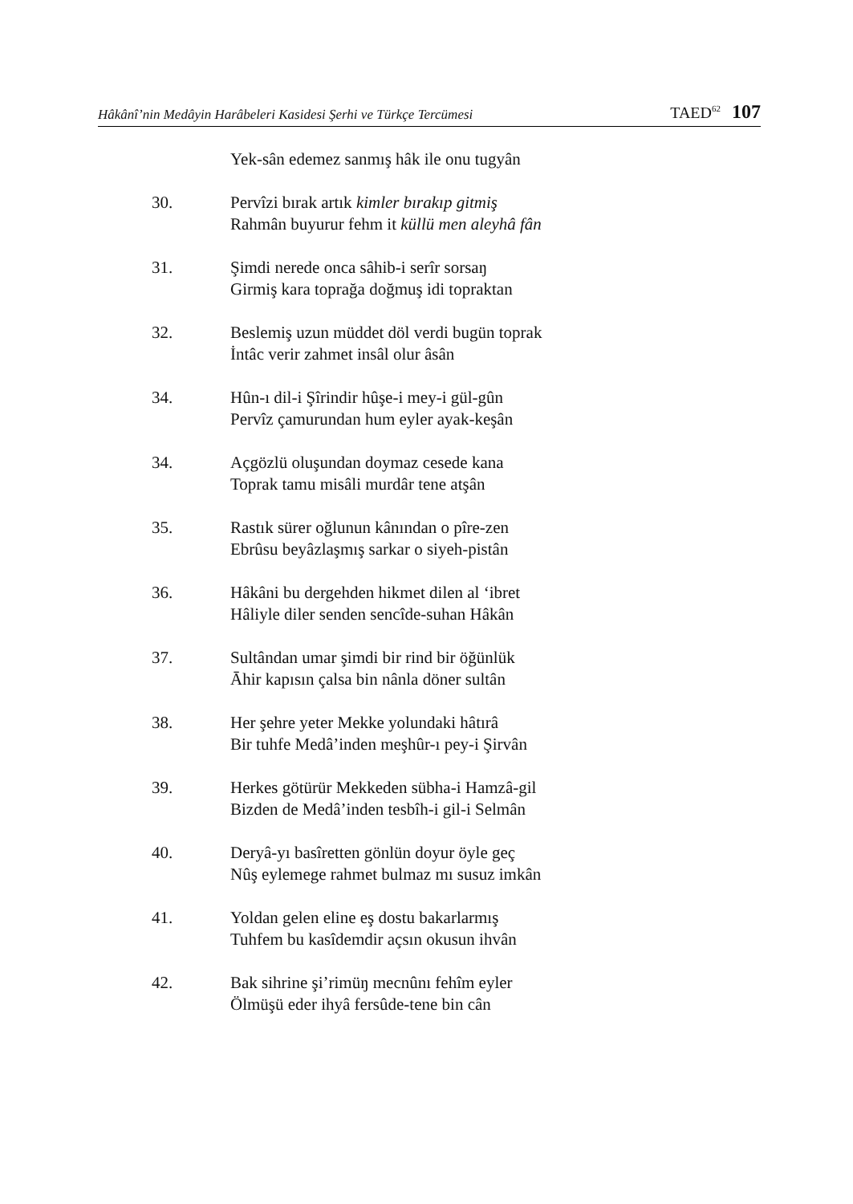Hâkânî’nin Medâyin Harâbeleri Kasidesi Şerhi ve Türkçe Tercümesi TAED<sup>62</sup> 107
Yek-sân edemez sanmış hâk ile onu tugyân
30. Pervîzi bırak artık kimler bırakıp gitmiş
Rahmân buyurur fehm it küllü men aleyhâ fân
31. Şimdi nerede onca sâhib-i serîr sorsaŋ
Girmiş kara toprağa doğmuş idi topraktan
32. Beslemiş uzun müddet döl verdi bugün toprak
İntâc verir zahmet insâl olur âsân
34. Hûn-ı dil-i Şîrindir hûşe-i mey-i gül-gûn
Pervîz çamurundan hum eyler ayak-keşân
34. Açgözlü oluşundan doymaz cesede kana
Toprak tamu misâli murdâr tene atşân
35. Rastık sürer oğlunun kânından o pîre-zen
Ebrûsu beyâzlaşmış sarkar o siyeh-pistân
36. Hâkâni bu dergehden hikmet dilen al ‘ibret
Hâliyle diler senden sencîde-suhan Hâkân
37. Sultândan umar şimdi bir rind bir öğünlük
Āhir kapısın çalsa bin nânla döner sultân
38. Her şehre yeter Mekke yolundaki hâtırâ
Bir tuhfe Medâ’inden meşhûr-ı pey-i Şirvân
39. Herkes götürür Mekkeden sübha-i Hamzâ-gil
Bizden de Medâ’inden tesbîh-i gil-i Selmân
40. Deryâ-yı basîretten gönlün doyur öyle geç
Nûş eylemege rahmet bulmaz mı susuz imkân
41. Yoldan gelen eline eş dostu bakarlarmış
Tuhfem bu kasîdemdir açsın okusun ihvân
42. Bak sihrine şi’rimüŋ mecnûnı fehîm eyler
Ölmüşü eder ihyâ fersûde-tene bin cân